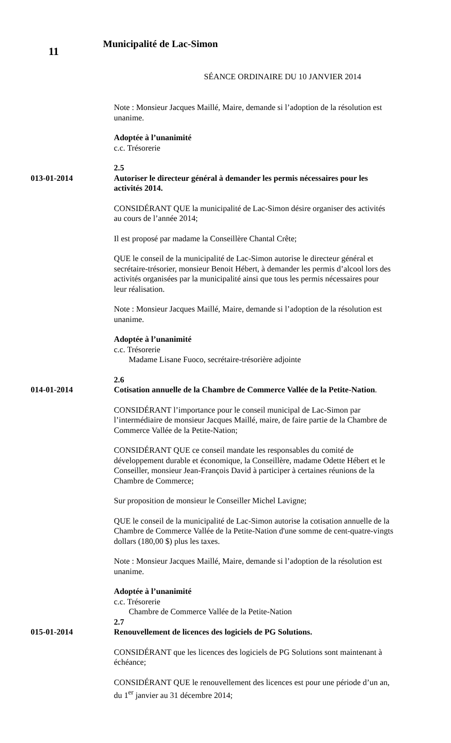11
Municipalité de Lac-Simon
SÉANCE ORDINAIRE DU 10 JANVIER 2014
Note : Monsieur Jacques Maillé, Maire, demande si l’adoption de la résolution est unanime.
Adoptée à l’unanimité
c.c. Trésorerie
2.5
013-01-2014 Autoriser le directeur général à demander les permis nécessaires pour les activités 2014.
CONSIDÉRANT QUE la municipalité de Lac-Simon désire organiser des activités au cours de l’année 2014;
Il est proposé par madame la Conseillère Chantal Crête;
QUE le conseil de la municipalité de Lac-Simon autorise le directeur général et secrétaire-trésorier, monsieur Benoit Hébert, à demander les permis d’alcool lors des activités organisées par la municipalité ainsi que tous les permis nécessaires pour leur réalisation.
Note : Monsieur Jacques Maillé, Maire, demande si l’adoption de la résolution est unanime.
Adoptée à l’unanimité
c.c. Trésorerie
Madame Lisane Fuoco, secrétaire-trésorière adjointe
2.6
014-01-2014 Cotisation annuelle de la Chambre de Commerce Vallée de la Petite-Nation.
CONSIDÉRANT l’importance pour le conseil municipal de Lac-Simon par l’intermédiaire de monsieur Jacques Maillé, maire, de faire partie de la Chambre de Commerce Vallée de la Petite-Nation;
CONSIDÉRANT QUE ce conseil mandate les responsables du comité de développement durable et économique, la Conseillère, madame Odette Hébert et le Conseiller, monsieur Jean-François David à participer à certaines réunions de la Chambre de Commerce;
Sur proposition de monsieur le Conseiller Michel Lavigne;
QUE le conseil de la municipalité de Lac-Simon autorise la cotisation annuelle de la Chambre de Commerce Vallée de la Petite-Nation d'une somme de cent-quatre-vingts dollars (180,00 $) plus les taxes.
Note : Monsieur Jacques Maillé, Maire, demande si l’adoption de la résolution est unanime.
Adoptée à l’unanimité
c.c. Trésorerie
Chambre de Commerce Vallée de la Petite-Nation
2.7
015-01-2014 Renouvellement de licences des logiciels de PG Solutions.
CONSIDÉRANT que les licences des logiciels de PG Solutions sont maintenant à échéance;
CONSIDÉRANT QUE le renouvellement des licences est pour une période d’un an, du 1<sup>er</sup> janvier au 31 décembre 2014;